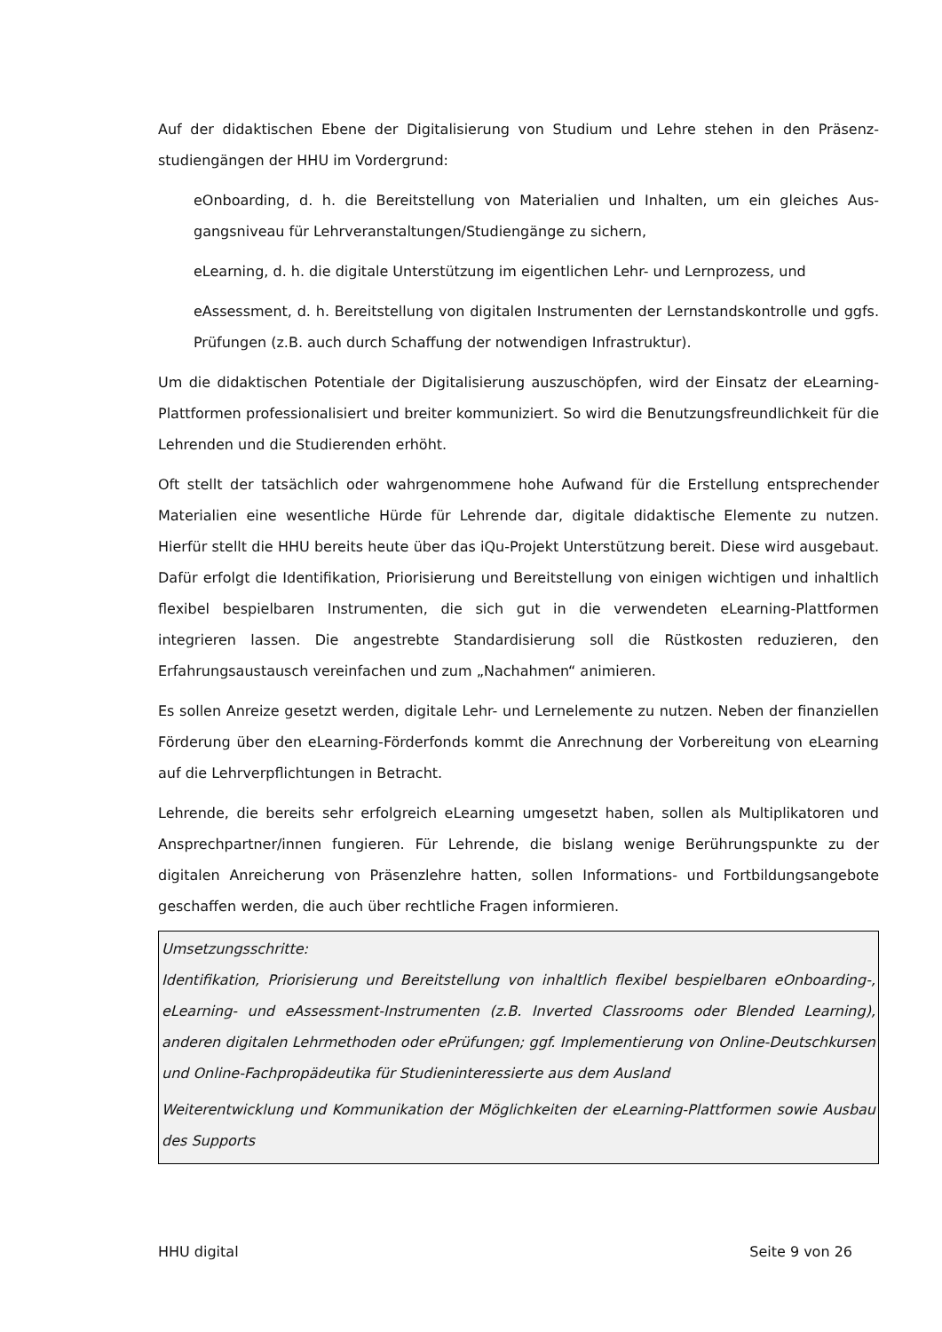Auf der didaktischen Ebene der Digitalisierung von Studium und Lehre stehen in den Präsenz­studiengängen der HHU im Vordergrund:
eOnboarding, d. h. die Bereitstellung von Materialien und Inhalten, um ein gleiches Aus­gangsniveau für Lehrveranstaltungen/Studiengänge zu sichern,
eLearning, d. h. die digitale Unterstützung im eigentlichen Lehr- und Lernprozess, und
eAssessment, d. h. Bereitstellung von digitalen Instrumenten der Lernstandskontrolle und ggfs. Prüfungen (z.B. auch durch Schaffung der notwendigen Infrastruktur).
Um die didaktischen Potentiale der Digitalisierung auszuschöpfen, wird der Einsatz der eLear­ning-Plattformen professionalisiert und breiter kommuniziert. So wird die Benutzungsfreund­lichkeit für die Lehrenden und die Studierenden erhöht.
Oft stellt der tatsächlich oder wahrgenommene hohe Aufwand für die Erstellung entsprechen­der Materialien eine wesentliche Hürde für Lehrende dar, digitale didaktische Elemente zu nut­zen. Hierfür stellt die HHU bereits heute über das iQu-Projekt Unterstützung bereit. Diese wird ausgebaut. Dafür erfolgt die Identifikation, Priorisierung und Bereitstellung von einigen wich­tigen und inhaltlich flexibel bespielbaren Instrumenten, die sich gut in die verwendeten eLear­ning-Plattformen integrieren lassen. Die angestrebte Standardisierung soll die Rüstkosten re­duzieren, den Erfahrungsaustausch vereinfachen und zum „Nachahmen“ animieren.
Es sollen Anreize gesetzt werden, digitale Lehr- und Lernelemente zu nutzen. Neben der finan­ziellen Förderung über den eLearning-Förderfonds kommt die Anrechnung der Vorbereitung von eLearning auf die Lehrverpflichtungen in Betracht.
Lehrende, die bereits sehr erfolgreich eLearning umgesetzt haben, sollen als Multiplikatoren und Ansprechpartner/innen fungieren. Für Lehrende, die bislang wenige Berührungspunkte zu der digitalen Anreicherung von Präsenzlehre hatten, sollen Informations- und Fortbildungsan­gebote geschaffen werden, die auch über rechtliche Fragen informieren.
Umsetzungsschritte:
Identifikation, Priorisierung und Bereitstellung von inhaltlich flexibel bespielbaren eOnboar­ding-, eLearning- und eAssessment-Instrumenten (z.B. Inverted Classrooms oder Blended Learn­ing), anderen digitalen Lehrmethoden oder ePrüfungen; ggf. Implementierung von Online-Deutschkursen und Online-Fachpropädeutika für Studieninteressierte aus dem Ausland
Weiterentwicklung und Kommunikation der Möglichkeiten der eLearning-Plattformen sowie Ausbau des Supports
HHU digital Seite 9 von 26